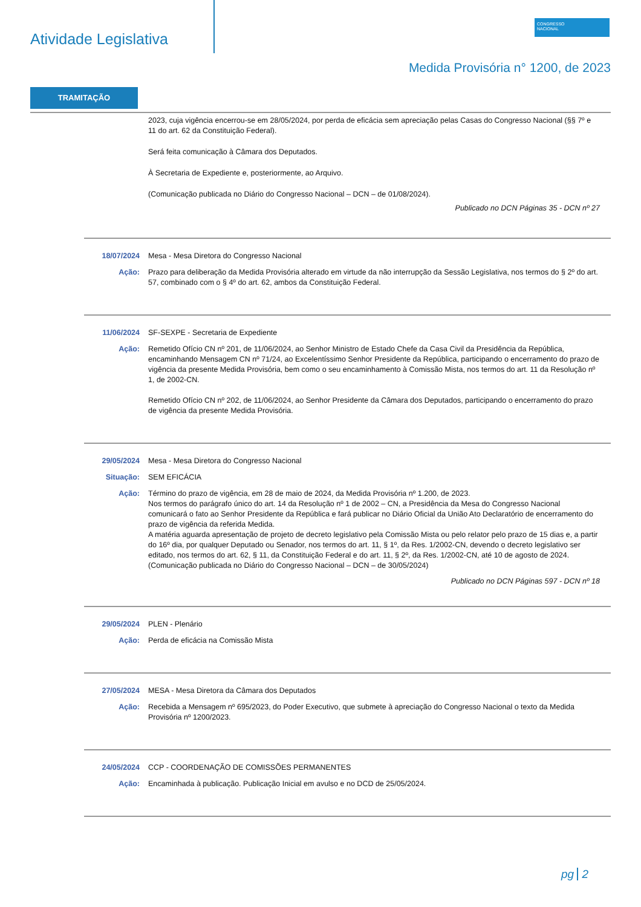Atividade Legislativa
CONGRESSO
NACIONAL
Medida Provisória n° 1200, de 2023
TRAMITAÇÃO
2023, cuja vigência encerrou-se em 28/05/2024, por perda de eficácia sem apreciação pelas Casas do Congresso Nacional (§§ 7º e 11 do art. 62 da Constituição Federal).
Será feita comunicação à Câmara dos Deputados.
À Secretaria de Expediente e, posteriormente, ao Arquivo.
(Comunicação publicada no Diário do Congresso Nacional – DCN – de 01/08/2024).
Publicado no DCN Páginas 35 - DCN nº 27
18/07/2024 Mesa - Mesa Diretora do Congresso Nacional
Ação: Prazo para deliberação da Medida Provisória alterado em virtude da não interrupção da Sessão Legislativa, nos termos do § 2º do art. 57, combinado com o § 4º do art. 62, ambos da Constituição Federal.
11/06/2024 SF-SEXPE - Secretaria de Expediente
Ação: Remetido Ofício CN nº 201, de 11/06/2024, ao Senhor Ministro de Estado Chefe da Casa Civil da Presidência da República, encaminhando Mensagem CN nº 71/24, ao Excelentíssimo Senhor Presidente da República, participando o encerramento do prazo de vigência da presente Medida Provisória, bem como o seu encaminhamento à Comissão Mista, nos termos do art. 11 da Resolução nº 1, de 2002-CN.
Remetido Ofício CN nº 202, de 11/06/2024, ao Senhor Presidente da Câmara dos Deputados, participando o encerramento do prazo de vigência da presente Medida Provisória.
29/05/2024 Mesa - Mesa Diretora do Congresso Nacional
Situação: SEM EFICÁCIA
Ação: Término do prazo de vigência, em 28 de maio de 2024, da Medida Provisória nº 1.200, de 2023.
Nos termos do parágrafo único do art. 14 da Resolução nº 1 de 2002 – CN, a Presidência da Mesa do Congresso Nacional comunicará o fato ao Senhor Presidente da República e fará publicar no Diário Oficial da União Ato Declaratório de encerramento do prazo de vigência da referida Medida.
A matéria aguarda apresentação de projeto de decreto legislativo pela Comissão Mista ou pelo relator pelo prazo de 15 dias e, a partir do 16º dia, por qualquer Deputado ou Senador, nos termos do art. 11, § 1º, da Res. 1/2002-CN, devendo o decreto legislativo ser editado, nos termos do art. 62, § 11, da Constituição Federal e do art. 11, § 2º, da Res. 1/2002-CN, até 10 de agosto de 2024.
(Comunicação publicada no Diário do Congresso Nacional – DCN – de 30/05/2024)
Publicado no DCN Páginas 597 - DCN nº 18
29/05/2024 PLEN - Plenário
Ação: Perda de eficácia na Comissão Mista
27/05/2024 MESA - Mesa Diretora da Câmara dos Deputados
Ação: Recebida a Mensagem nº 695/2023, do Poder Executivo, que submete à apreciação do Congresso Nacional o texto da Medida Provisória nº 1200/2023.
24/05/2024 CCP - COORDENAÇÃO DE COMISSÕES PERMANENTES
Ação: Encaminhada à publicação. Publicação Inicial em avulso e no DCD de 25/05/2024.
pg 2